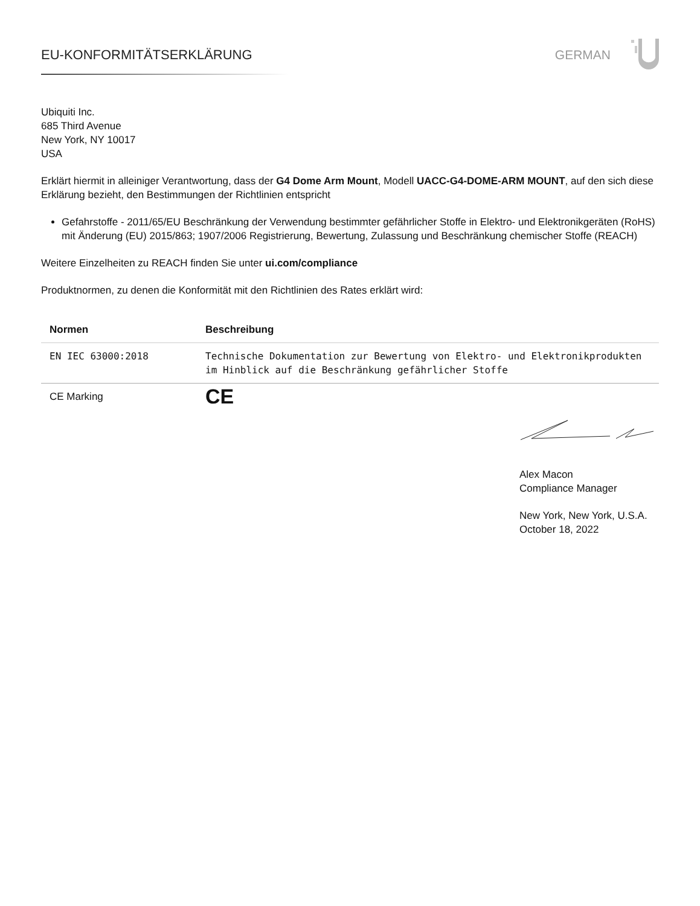EU-KONFORMITÄTSERKLÄRUNG GERMAN
Ubiquiti Inc.
685 Third Avenue
New York, NY 10017
USA
Erklärt hiermit in alleiniger Verantwortung, dass der G4 Dome Arm Mount, Modell UACC-G4-DOME-ARM MOUNT, auf den sich diese Erklärung bezieht, den Bestimmungen der Richtlinien entspricht
Gefahrstoffe - 2011/65/EU Beschränkung der Verwendung bestimmter gefährlicher Stoffe in Elektro- und Elektronikgeräten (RoHS) mit Änderung (EU) 2015/863; 1907/2006 Registrierung, Bewertung, Zulassung und Beschränkung chemischer Stoffe (REACH)
Weitere Einzelheiten zu REACH finden Sie unter ui.com/compliance
Produktnormen, zu denen die Konformität mit den Richtlinien des Rates erklärt wird:
| Normen | Beschreibung |
| --- | --- |
| EN IEC 63000:2018 | Technische Dokumentation zur Bewertung von Elektro- und Elektronikprodukten im Hinblick auf die Beschränkung gefährlicher Stoffe |
| CE Marking | CE |
Alex Macon
Compliance Manager
New York, New York, U.S.A.
October 18, 2022